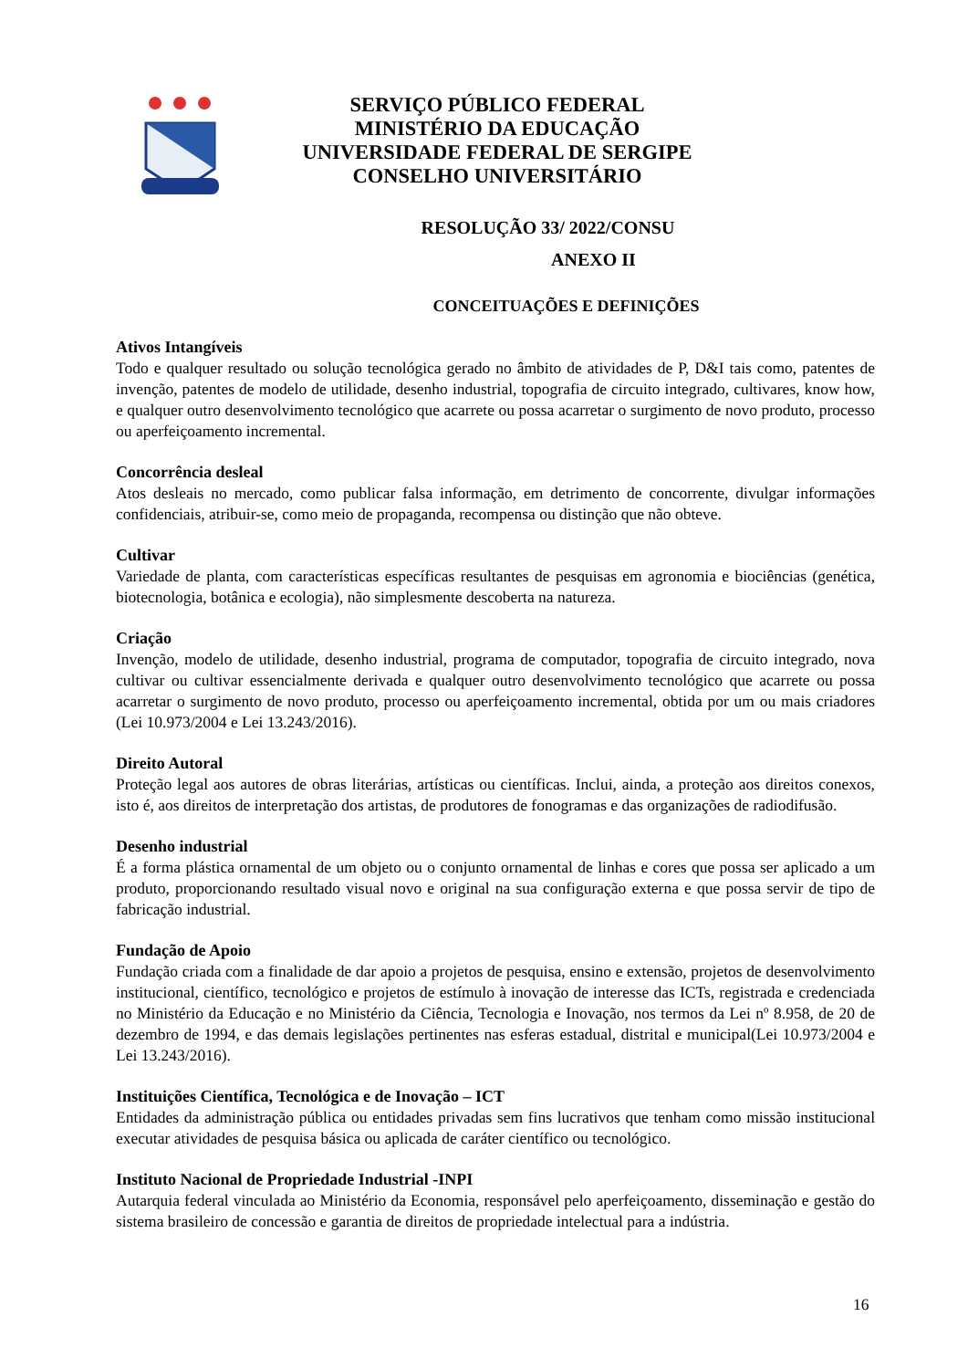SERVIÇO PÚBLICO FEDERAL
MINISTÉRIO DA EDUCAÇÃO
UNIVERSIDADE FEDERAL DE SERGIPE
CONSELHO UNIVERSITÁRIO
RESOLUÇÃO 33/ 2022/CONSU
ANEXO II
CONCEITUAÇÕES E DEFINIÇÕES
Ativos Intangíveis
Todo e qualquer resultado ou solução tecnológica gerado no âmbito de atividades de P, D&I tais como, patentes de invenção, patentes de modelo de utilidade, desenho industrial, topografia de circuito integrado, cultivares, know how, e qualquer outro desenvolvimento tecnológico que acarrete ou possa acarretar o surgimento de novo produto, processo ou aperfeiçoamento incremental.
Concorrência desleal
Atos desleais no mercado, como publicar falsa informação, em detrimento de concorrente, divulgar informações confidenciais, atribuir-se, como meio de propaganda, recompensa ou distinção que não obteve.
Cultivar
Variedade de planta, com características específicas resultantes de pesquisas em agronomia e biociências (genética, biotecnologia, botânica e ecologia), não simplesmente descoberta na natureza.
Criação
Invenção, modelo de utilidade, desenho industrial, programa de computador, topografia de circuito integrado, nova cultivar ou cultivar essencialmente derivada e qualquer outro desenvolvimento tecnológico que acarrete ou possa acarretar o surgimento de novo produto, processo ou aperfeiçoamento incremental, obtida por um ou mais criadores (Lei 10.973/2004 e Lei 13.243/2016).
Direito Autoral
Proteção legal aos autores de obras literárias, artísticas ou científicas. Inclui, ainda, a proteção aos direitos conexos, isto é, aos direitos de interpretação dos artistas, de produtores de fonogramas e das organizações de radiodifusão.
Desenho industrial
É a forma plástica ornamental de um objeto ou o conjunto ornamental de linhas e cores que possa ser aplicado a um produto, proporcionando resultado visual novo e original na sua configuração externa e que possa servir de tipo de fabricação industrial.
Fundação de Apoio
Fundação criada com a finalidade de dar apoio a projetos de pesquisa, ensino e extensão, projetos de desenvolvimento institucional, científico, tecnológico e projetos de estímulo à inovação de interesse das ICTs, registrada e credenciada no Ministério da Educação e no Ministério da Ciência, Tecnologia e Inovação, nos termos da Lei nº 8.958, de 20 de dezembro de 1994, e das demais legislações pertinentes nas esferas estadual, distrital e municipal(Lei 10.973/2004 e Lei 13.243/2016).
Instituições Científica, Tecnológica e de Inovação – ICT
Entidades da administração pública ou entidades privadas sem fins lucrativos que tenham como missão institucional executar atividades de pesquisa básica ou aplicada de caráter científico ou tecnológico.
Instituto Nacional de Propriedade Industrial -INPI
Autarquia federal vinculada ao Ministério da Economia, responsável pelo aperfeiçoamento, disseminação e gestão do sistema brasileiro de concessão e garantia de direitos de propriedade intelectual para a indústria.
16